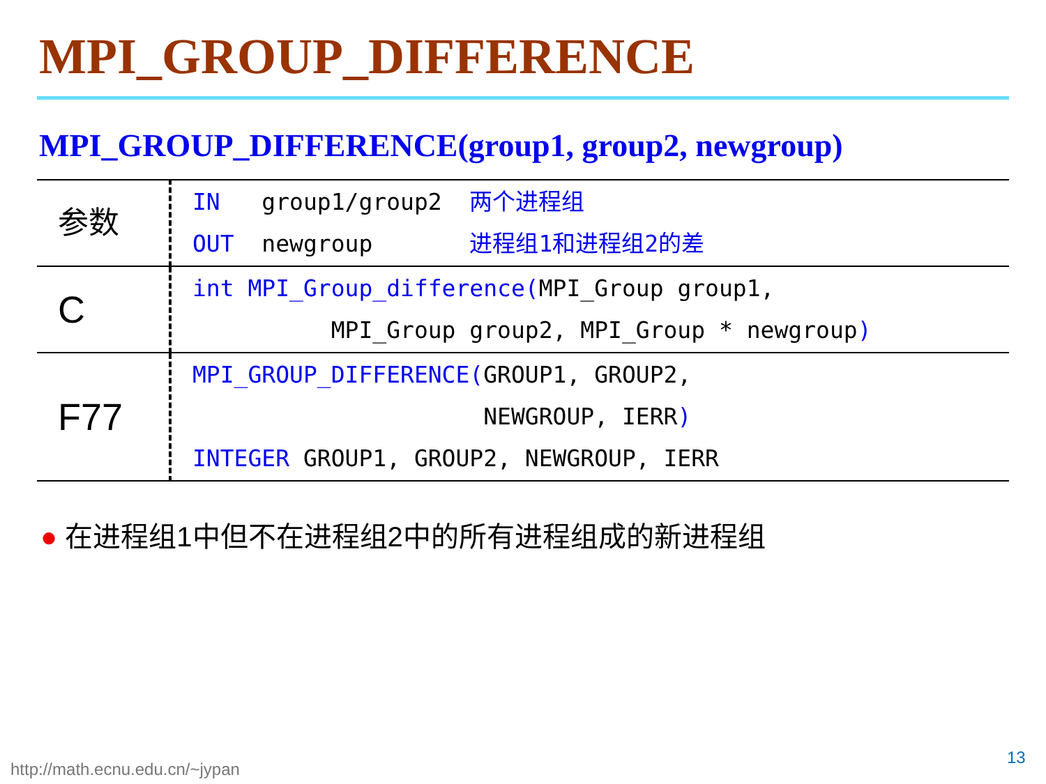MPI_GROUP_DIFFERENCE
MPI_GROUP_DIFFERENCE(group1, group2, newgroup)
| 参数 | IN group1/group2 两个进程组 OUT newgroup 进程组1和进程组2的差 |
| C | int MPI_Group_difference( MPI_Group group1, MPI_Group group2, MPI_Group * newgroup ) |
| F77 | MPI_GROUP_DIFFERENCE( GROUP1, GROUP2, NEWGROUP, IERR ) INTEGER GROUP1, GROUP2, NEWGROUP, IERR |
● 在进程组1中但不在进程组2中的所有进程组成的新进程组
http://math.ecnu.edu.cn/~jypan
13